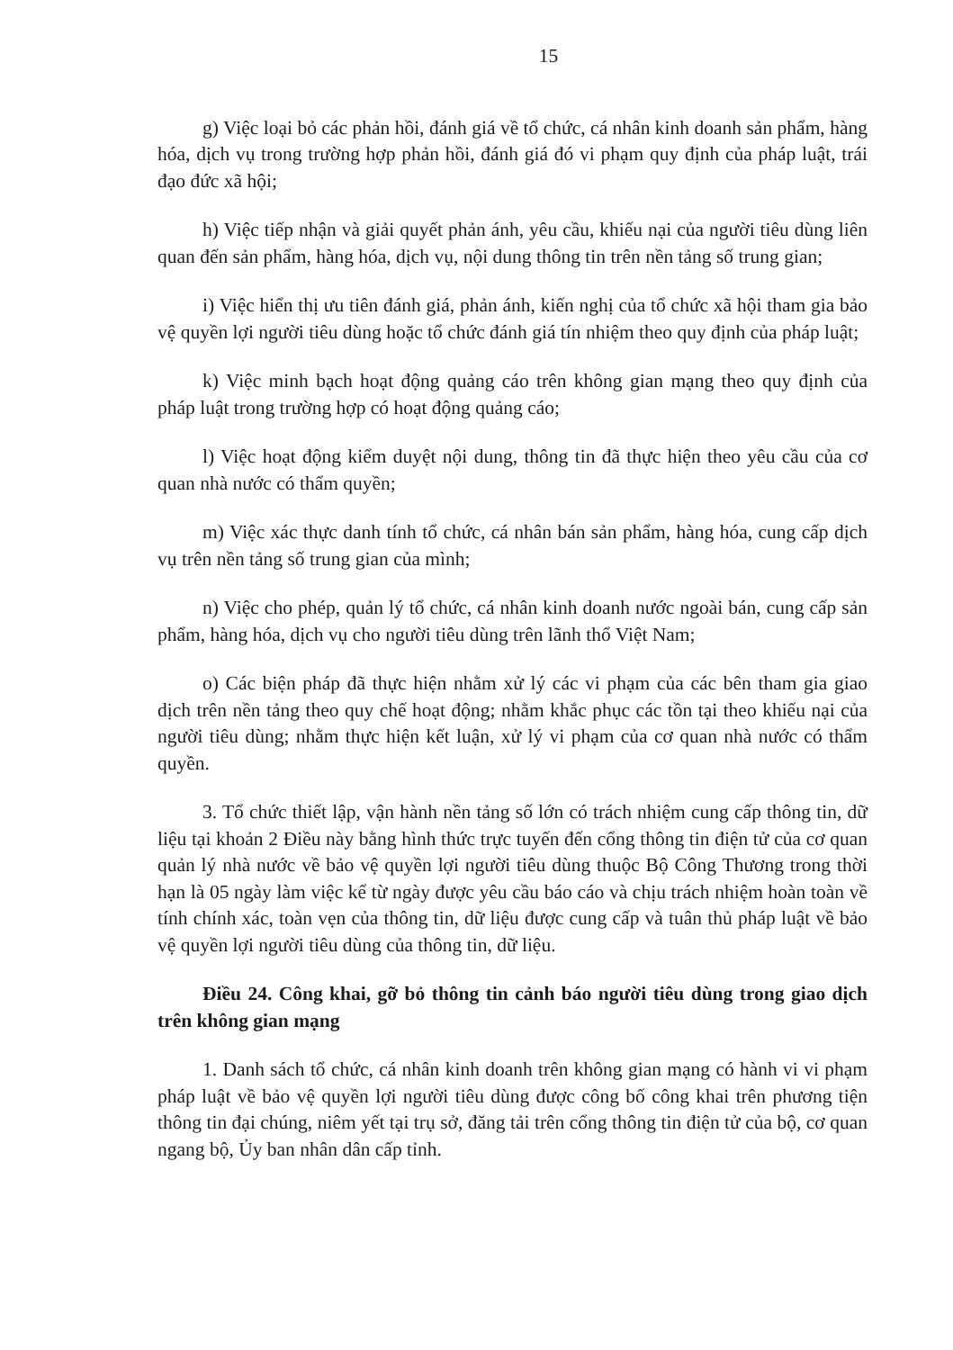15
g) Việc loại bỏ các phản hồi, đánh giá về tổ chức, cá nhân kinh doanh sản phẩm, hàng hóa, dịch vụ trong trường hợp phản hồi, đánh giá đó vi phạm quy định của pháp luật, trái đạo đức xã hội;
h) Việc tiếp nhận và giải quyết phản ánh, yêu cầu, khiếu nại của người tiêu dùng liên quan đến sản phẩm, hàng hóa, dịch vụ, nội dung thông tin trên nền tảng số trung gian;
i) Việc hiển thị ưu tiên đánh giá, phản ánh, kiến nghị của tổ chức xã hội tham gia bảo vệ quyền lợi người tiêu dùng hoặc tổ chức đánh giá tín nhiệm theo quy định của pháp luật;
k) Việc minh bạch hoạt động quảng cáo trên không gian mạng theo quy định của pháp luật trong trường hợp có hoạt động quảng cáo;
l) Việc hoạt động kiểm duyệt nội dung, thông tin đã thực hiện theo yêu cầu của cơ quan nhà nước có thẩm quyền;
m) Việc xác thực danh tính tổ chức, cá nhân bán sản phẩm, hàng hóa, cung cấp dịch vụ trên nền tảng số trung gian của mình;
n) Việc cho phép, quản lý tổ chức, cá nhân kinh doanh nước ngoài bán, cung cấp sản phẩm, hàng hóa, dịch vụ cho người tiêu dùng trên lãnh thổ Việt Nam;
o) Các biện pháp đã thực hiện nhằm xử lý các vi phạm của các bên tham gia giao dịch trên nền tảng theo quy chế hoạt động; nhằm khắc phục các tồn tại theo khiếu nại của người tiêu dùng; nhằm thực hiện kết luận, xử lý vi phạm của cơ quan nhà nước có thẩm quyền.
3. Tổ chức thiết lập, vận hành nền tảng số lớn có trách nhiệm cung cấp thông tin, dữ liệu tại khoản 2 Điều này bằng hình thức trực tuyến đến cổng thông tin điện tử của cơ quan quản lý nhà nước về bảo vệ quyền lợi người tiêu dùng thuộc Bộ Công Thương trong thời hạn là 05 ngày làm việc kể từ ngày được yêu cầu báo cáo và chịu trách nhiệm hoàn toàn về tính chính xác, toàn vẹn của thông tin, dữ liệu được cung cấp và tuân thủ pháp luật về bảo vệ quyền lợi người tiêu dùng của thông tin, dữ liệu.
Điều 24. Công khai, gỡ bỏ thông tin cảnh báo người tiêu dùng trong giao dịch trên không gian mạng
1. Danh sách tổ chức, cá nhân kinh doanh trên không gian mạng có hành vi vi phạm pháp luật về bảo vệ quyền lợi người tiêu dùng được công bố công khai trên phương tiện thông tin đại chúng, niêm yết tại trụ sở, đăng tải trên cổng thông tin điện tử của bộ, cơ quan ngang bộ, Ủy ban nhân dân cấp tỉnh.